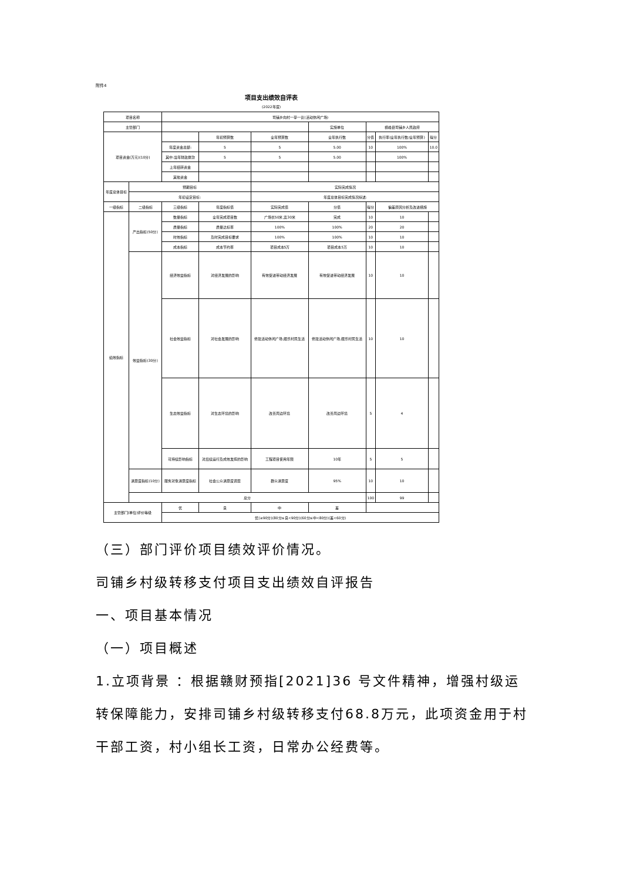附件4
项目支出绩效自评表
(2022年度)
| 项目名称 | | 司铺乡向村一亭一议(活动休闲广场) | | | | | | |
| 主管部门 | | | | | 实施单位 | 横峰县司铺乡人民政府 | | |
| 项目资金(万元)(10分) | | | 年初预算数 | 全年预算数 | 全年执行数 | 分值 | 执行率(全年执行数/全年预算) | 得分 |
| | | 年度资金总额: | 5 | 5 | 5.00 | 10 | 100% | 10.0 |
| | | 其中:当年财政拨款 | 5 | 5 | 5.00 | | 100% | |
| | | 上年结转资金 | | | | | | |
| | | 其他资金 | | | | | | |
| 年度总体目标 | 预期目标 | | | 实际完成情况 | | | | |
| | 年初设定目标: | | | 年度总体目标完成情况综述: | | | | |
| 一级指标 | 二级指标 | 三级指标 | 年度指标值 | 实际完成值 | 分值 | 得分 | 偏差原因分析及改进措施 | |
| 绩效指标 | 产出指标(50分) | 数量指标 | 全年完成项目数 | 广场长50米,宽30米 | 完成 | 10 | 10 | |
| | | 质量指标 | 质量达标率 | 100% | 100% | 20 | 20 | |
| | | 时效指标 | 及时完成目标要求 | 100% | 100% | 10 | 10 | |
| | | 成本指标 | 成本节约率 | 项目成本5万 | 项目成本5万 | 10 | 10 | |
| | 效益指标(30分) | 经济效益指标 | 对经济发展的影响 | 有效促进带动经济发展 | 有效促进带动经济发展 | 10 | 10 | |
| | | 社会效益指标 | 对社会发展的影响 | 修建活动休闲广场,娱乐村民生活 | 修建活动休闲广场,娱乐村民生活 | 10 | 10 | |
| | | 生态效益指标 | 对生态环境的影响 | 改善周边环境 | 改善周边环境 | 5 | 4 | |
| | | 可持续影响指标 | 对后续运行及成效发挥的影响 | 工程项目使用年限 | 10年 | 5 | 5 | |
| | 满意度指标(10分) | 服务对象满意度指标 | 社会公众满意度调查 | 群众满意度 | 95% | 10 | 10 | |
| | 总分 | | | | | 100 | 99 | |
| 主管部门(单位)评价等级 | | 优 | 良 | 中 | 差 | | | |
| | | 优(≥90分)(80分≤良<90分)(60分≤中<80分)(差<60分) | | | | | | |
（三）部门评价项目绩效评价情况。
司铺乡村级转移支付项目支出绩效自评报告
一、项目基本情况
（一）项目概述
1.立项背景 ：根据赣财预指[2021]36 号文件精神，增强村级运转保障能力，安排司铺乡村级转移支付68.8万元，此项资金用于村干部工资，村小组长工资，日常办公经费等。